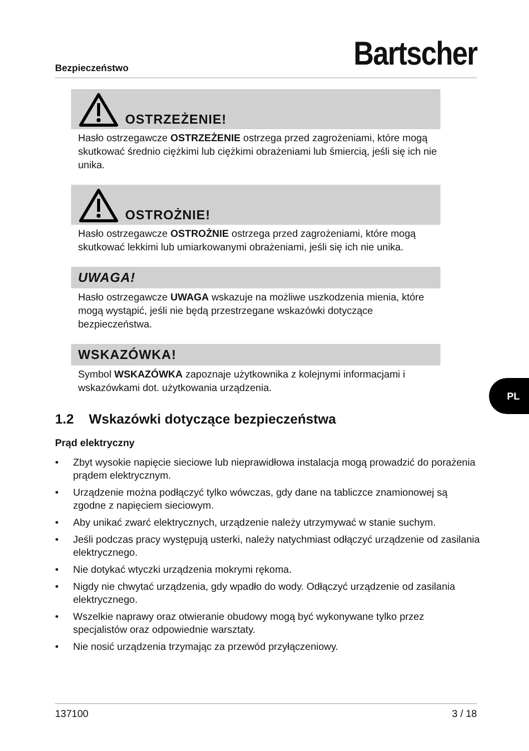Bezpieczeństwo Bartscher
OSTRZEŻENIE!
Hasło ostrzegawcze OSTRZEŻENIE ostrzega przed zagrożeniami, które mogą skutkować średnio ciężkimi lub ciężkimi obrażeniami lub śmiercią, jeśli się ich nie unika.
OSTROŻNIE!
Hasło ostrzegawcze OSTROŻNIE ostrzega przed zagrożeniami, które mogą skutkować lekkimi lub umiarkowanymi obrażeniami, jeśli się ich nie unika.
UWAGA!
Hasło ostrzegawcze UWAGA wskazuje na możliwe uszkodzenia mienia, które mogą wystąpić, jeśli nie będą przestrzegane wskazówki dotyczące bezpieczeństwa.
WSKAZÓWKA!
Symbol WSKAZÓWKA zapoznaje użytkownika z kolejnymi informacjami i wskazówkami dot. użytkowania urządzenia.
1.2 Wskazówki dotyczące bezpieczeństwa
Prąd elektryczny
• Zbyt wysokie napięcie sieciowe lub nieprawidłowa instalacja mogą prowadzić do porażenia prądem elektrycznym.
• Urządzenie można podłączyć tylko wówczas, gdy dane na tabliczce znamionowej są zgodne z napięciem sieciowym.
• Aby unikać zwarć elektrycznych, urządzenie należy utrzymywać w stanie suchym.
• Jeśli podczas pracy występują usterki, należy natychmiast odłączyć urządzenie od zasilania elektrycznego.
• Nie dotykać wtyczki urządzenia mokrymi rękoma.
• Nigdy nie chwytać urządzenia, gdy wpadło do wody. Odłączyć urządzenie od zasilania elektrycznego.
• Wszelkie naprawy oraz otwieranie obudowy mogą być wykonywane tylko przez specjalistów oraz odpowiednie warsztaty.
• Nie nosić urządzenia trzymając za przewód przyłączeniowy.
PL
137100 3 / 18